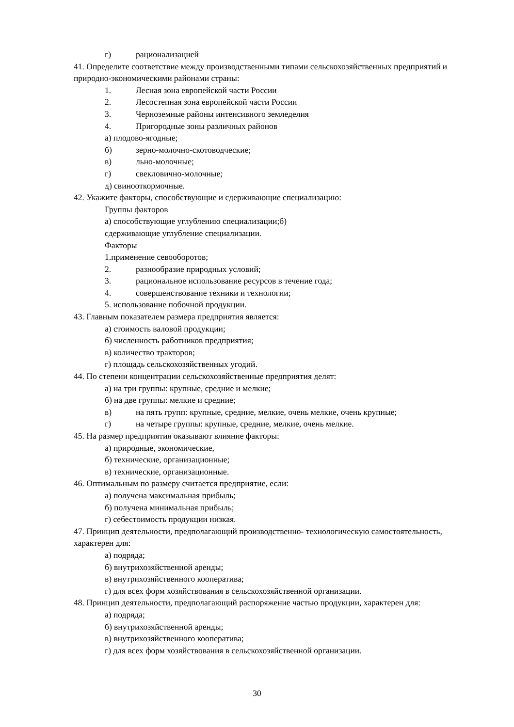г) рационализацией
41. Определите соответствие между производственными типами сельскохозяйственных предприятий и природно-экономическими районами страны:
1. Лесная зона европейской части России
2. Лесостепная зона европейской части России
3. Черноземные районы интенсивного земледелия
4. Пригородные зоны различных районов
а) плодово-ягодные;
б) зерно-молочно-скотоводческие;
в) льно-молочные;
г) свекловично-молочные;
д) свинооткормочные.
42. Укажите факторы, способствующие и сдерживающие специализацию:
Группы факторов
а) способствующие углублению специализации;б)
сдерживающие углубление специализации.
Факторы
1.применение севооборотов;
2. разнообразие природных условий;
3. рациональное использование ресурсов в течение года;
4. совершенствование техники и технологии;
5. использование побочной продукции.
43. Главным показателем размера предприятия является:
а) стоимость валовой продукции;
б) численность работников предприятия;
в) количество тракторов;
г) площадь сельскохозяйственных угодий.
44. По степени концентрации сельскохозяйственные предприятия делят:
а) на три группы: крупные, средние и мелкие;
б) на две группы: мелкие и средние;
в) на пять групп: крупные, средние, мелкие, очень мелкие, очень крупные;
г) на четыре группы: крупные, средние, мелкие, очень мелкие.
45. На размер предприятия оказывают влияние факторы:
а) природные, экономические,
б) технические, организационные;
в) технические, организационные.
46. Оптимальным по размеру считается предприятие, если:
а) получена максимальная прибыль;
б) получена минимальная прибыль;
г) себестоимость продукции низкая.
47. Принцип деятельности, предполагающий производственно- технологическую самостоятельность, характерен для:
а) подряда;
б) внутрихозяйственной аренды;
в) внутрихозяйственного кооператива;
г) для всех форм хозяйствования в сельскохозяйственной организации.
48. Принцип деятельности, предполагающий распоряжение частью продукции, характерен для:
а) подряда;
б) внутрихозяйственной аренды;
в) внутрихозяйственного кооператива;
г) для всех форм хозяйствования в сельскохозяйственной организации.
30